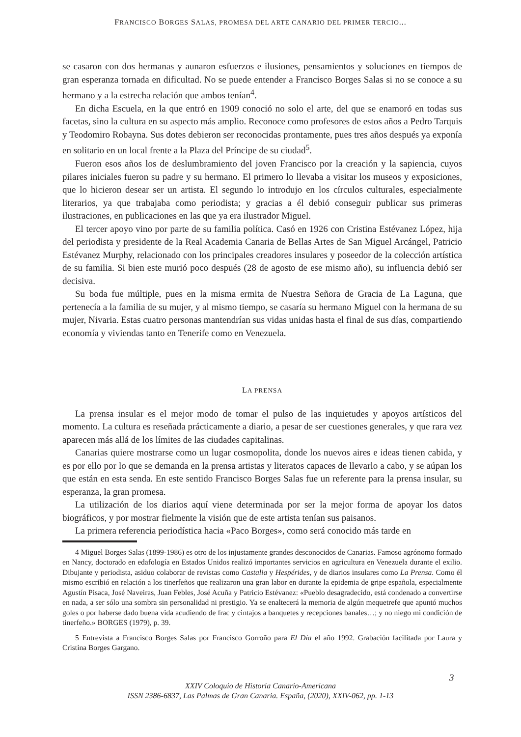FRANCISCO BORGES SALAS, PROMESA DEL ARTE CANARIO DEL PRIMER TERCIO...
se casaron con dos hermanas y aunaron esfuerzos e ilusiones, pensamientos y soluciones en tiempos de gran esperanza tornada en dificultad. No se puede entender a Francisco Borges Salas si no se conoce a su hermano y a la estrecha relación que ambos tenían<sup>4</sup>.
En dicha Escuela, en la que entró en 1909 conoció no solo el arte, del que se enamoró en todas sus facetas, sino la cultura en su aspecto más amplio. Reconoce como profesores de estos años a Pedro Tarquis y Teodomiro Robayna. Sus dotes debieron ser reconocidas prontamente, pues tres años después ya exponía en solitario en un local frente a la Plaza del Príncipe de su ciudad<sup>5</sup>.
Fueron esos años los de deslumbramiento del joven Francisco por la creación y la sapiencia, cuyos pilares iniciales fueron su padre y su hermano. El primero lo llevaba a visitar los museos y exposiciones, que lo hicieron desear ser un artista. El segundo lo introdujo en los círculos culturales, especialmente literarios, ya que trabajaba como periodista; y gracias a él debió conseguir publicar sus primeras ilustraciones, en publicaciones en las que ya era ilustrador Miguel.
El tercer apoyo vino por parte de su familia política. Casó en 1926 con Cristina Estévanez López, hija del periodista y presidente de la Real Academia Canaria de Bellas Artes de San Miguel Arcángel, Patricio Estévanez Murphy, relacionado con los principales creadores insulares y poseedor de la colección artística de su familia. Si bien este murió poco después (28 de agosto de ese mismo año), su influencia debió ser decisiva.
Su boda fue múltiple, pues en la misma ermita de Nuestra Señora de Gracia de La Laguna, que pertenecía a la familia de su mujer, y al mismo tiempo, se casaría su hermano Miguel con la hermana de su mujer, Nivaria. Estas cuatro personas mantendrían sus vidas unidas hasta el final de sus días, compartiendo economía y viviendas tanto en Tenerife como en Venezuela.
LA PRENSA
La prensa insular es el mejor modo de tomar el pulso de las inquietudes y apoyos artísticos del momento. La cultura es reseñada prácticamente a diario, a pesar de ser cuestiones generales, y que rara vez aparecen más allá de los límites de las ciudades capitalinas.
Canarias quiere mostrarse como un lugar cosmopolita, donde los nuevos aires e ideas tienen cabida, y es por ello por lo que se demanda en la prensa artistas y literatos capaces de llevarlo a cabo, y se aúpan los que están en esta senda. En este sentido Francisco Borges Salas fue un referente para la prensa insular, su esperanza, la gran promesa.
La utilización de los diarios aquí viene determinada por ser la mejor forma de apoyar los datos biográficos, y por mostrar fielmente la visión que de este artista tenían sus paisanos.
La primera referencia periodística hacia «Paco Borges», como será conocido más tarde en
4 Miguel Borges Salas (1899-1986) es otro de los injustamente grandes desconocidos de Canarias. Famoso agrónomo formado en Nancy, doctorado en edafología en Estados Unidos realizó importantes servicios en agricultura en Venezuela durante el exilio. Dibujante y periodista, asiduo colaborar de revistas como Castalia y Hespérides, y de diarios insulares como La Prensa. Como él mismo escribió en relación a los tinerfeños que realizaron una gran labor en durante la epidemia de gripe española, especialmente Agustín Pisaca, José Naveiras, Juan Febles, José Acuña y Patricio Estévanez: «Pueblo desagradecido, está condenado a convertirse en nada, a ser sólo una sombra sin personalidad ni prestigio. Ya se enaltecerá la memoria de algún mequetrefe que apuntó muchos goles o por haberse dado buena vida acudiendo de frac y cintajos a banquetes y recepciones banales…; y no niego mi condición de tinerfeño.» BORGES (1979), p. 39.
5 Entrevista a Francisco Borges Salas por Francisco Gorroño para El Día el año 1992. Grabación facilitada por Laura y Cristina Borges Gargano.
3
XXIV Coloquio de Historia Canario-Americana
ISSN 2386-6837, Las Palmas de Gran Canaria. España, (2020), XXIV-062, pp. 1-13